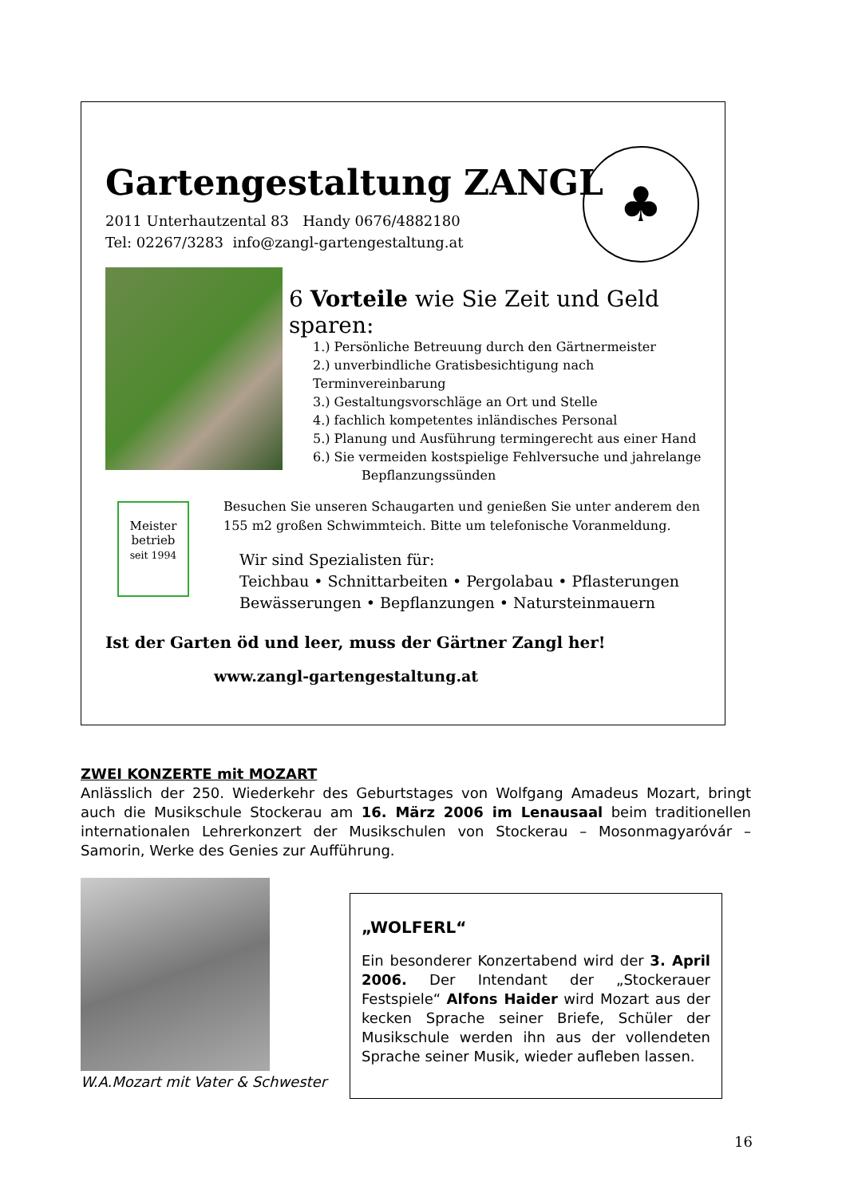Gartengestaltung ZANGL
2011 Unterhautzental 83 Handy 0676/4882180
Tel: 02267/3283 info@zangl-gartengestaltung.at
♣
6 Vorteile wie Sie Zeit und Geld sparen:
1.) Persönliche Betreuung durch den Gärtnermeister
2.) unverbindliche Gratisbesichtigung nach Terminvereinbarung
3.) Gestaltungsvorschläge an Ort und Stelle
4.) fachlich kompetentes inländisches Personal
5.) Planung und Ausführung termingerecht aus einer Hand
6.) Sie vermeiden kostspielige Fehlversuche und jahrelange
Bepflanzungssünden
Meister betrieb
seit 1994
Besuchen Sie unseren Schaugarten und genießen Sie unter anderem den
155 m2 großen Schwimmteich. Bitte um telefonische Voranmeldung.
Wir sind Spezialisten für:
Teichbau • Schnittarbeiten • Pergolabau • Pflasterungen
Bewässerungen • Bepflanzungen • Natursteinmauern
Ist der Garten öd und leer, muss der Gärtner Zangl her!
www.zangl-gartengestaltung.at
ZWEI KONZERTE mit MOZART
Anlässlich der 250. Wiederkehr des Geburtstages von Wolfgang Amadeus Mozart, bringt auch die Musikschule Stockerau am 16. März 2006 im Lenausaal beim traditionellen internationalen Lehrerkonzert der Musikschulen von Stockerau – Mosonmagyaróvár – Samorin, Werke des Genies zur Aufführung.
W.A.Mozart mit Vater & Schwester
„WOLFERL“
Ein besonderer Konzertabend wird der 3. April 2006. Der Intendant der „Stockerauer Festspiele“ Alfons Haider wird Mozart aus der kecken Sprache seiner Briefe, Schüler der Musikschule werden ihn aus der vollendeten Sprache seiner Musik, wieder aufleben lassen.
16